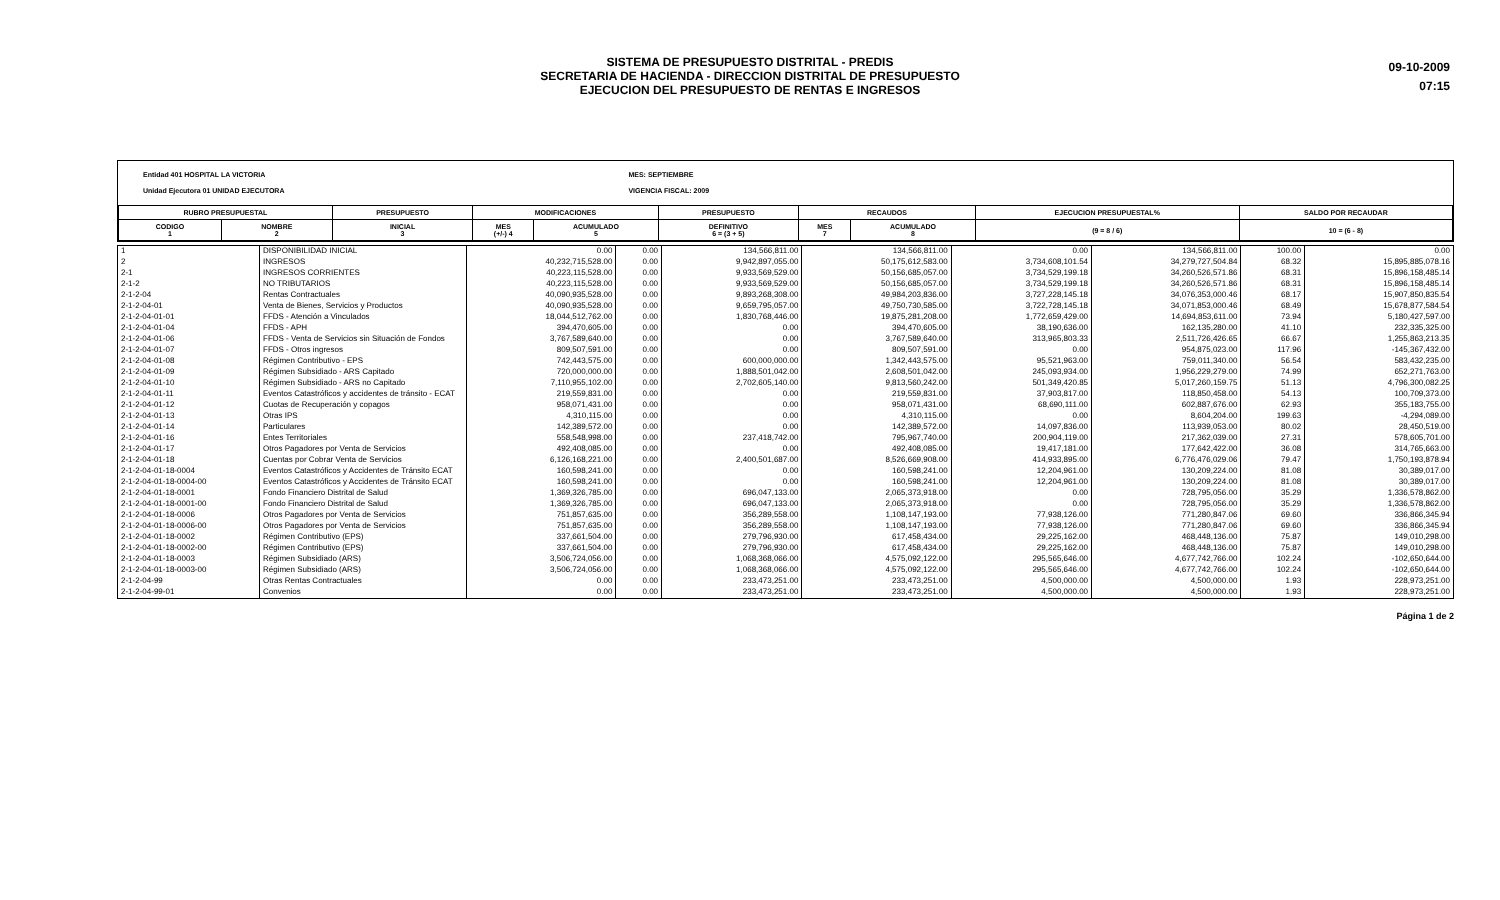SISTEMA DE PRESUPUESTO DISTRITAL - PREDIS
SECRETARIA DE HACIENDA - DIRECCION DISTRITAL DE PRESUPUESTO
EJECUCION DEL PRESUPUESTO DE RENTAS E INGRESOS
09-10-2009
07:15
Entidad 401 HOSPITAL LA VICTORIA
Unidad Ejecutora 01 UNIDAD EJECUTORA
MES: SEPTIEMBRE
VIGENCIA FISCAL: 2009
| RUBRO PRESUPUESTAL | | PRESUPUESTO | MODIFICACIONES | | PRESUPUESTO | RECAUDOS | | EJECUCION PRESUPUESTAL% | SALDO POR RECAUDAR |
| --- | --- | --- | --- | --- | --- | --- | --- | --- | --- |
| CODIGO 1 | NOMBRE 2 | INICIAL 3 | MES (+/-) 4 | ACUMULADO 5 | DEFINITIVO 6 = (3 + 5) | MES 7 | ACUMULADO 8 | (9 = 8 / 6) | 10 = (6 - 8) |
| 1 | DISPONIBILIDAD INICIAL | 0.00 | 0.00 | 134,566,811.00 | 134,566,811.00 | 0.00 | 134,566,811.00 | 100.00 | 0.00 |
| 2 | INGRESOS | 40,232,715,528.00 | 0.00 | 9,942,897,055.00 | 50,175,612,583.00 | 3,734,608,101.54 | 34,279,727,504.84 | 68.32 | 15,895,885,078.16 |
| 2-1 | INGRESOS CORRIENTES | 40,223,115,528.00 | 0.00 | 9,933,569,529.00 | 50,156,685,057.00 | 3,734,529,199.18 | 34,260,526,571.86 | 68.31 | 15,896,158,485.14 |
| 2-1-2 | NO TRIBUTARIOS | 40,223,115,528.00 | 0.00 | 9,933,569,529.00 | 50,156,685,057.00 | 3,734,529,199.18 | 34,260,526,571.86 | 68.31 | 15,896,158,485.14 |
| 2-1-2-04 | Rentas Contractuales | 40,090,935,528.00 | 0.00 | 9,893,268,308.00 | 49,984,203,836.00 | 3,727,228,145.18 | 34,076,353,000.46 | 68.17 | 15,907,850,835.54 |
| 2-1-2-04-01 | Venta de Bienes, Servicios y Productos | 40,090,935,528.00 | 0.00 | 9,659,795,057.00 | 49,750,730,585.00 | 3,722,728,145.18 | 34,071,853,000.46 | 68.49 | 15,678,877,584.54 |
| 2-1-2-04-01-01 | FFDS - Atención a Vinculados | 18,044,512,762.00 | 0.00 | 1,830,768,446.00 | 19,875,281,208.00 | 1,772,659,429.00 | 14,694,853,611.00 | 73.94 | 5,180,427,597.00 |
| 2-1-2-04-01-04 | FFDS - APH | 394,470,605.00 | 0.00 | 0.00 | 394,470,605.00 | 38,190,636.00 | 162,135,280.00 | 41.10 | 232,335,325.00 |
| 2-1-2-04-01-06 | FFDS - Venta de Servicios sin Situación de Fondos | 3,767,589,640.00 | 0.00 | 0.00 | 3,767,589,640.00 | 313,965,803.33 | 2,511,726,426.65 | 66.67 | 1,255,863,213.35 |
| 2-1-2-04-01-07 | FFDS - Otros ingresos | 809,507,591.00 | 0.00 | 0.00 | 809,507,591.00 | 0.00 | 954,875,023.00 | 117.96 | -145,367,432.00 |
| 2-1-2-04-01-08 | Régimen Contributivo - EPS | 742,443,575.00 | 0.00 | 600,000,000.00 | 1,342,443,575.00 | 95,521,963.00 | 759,011,340.00 | 56.54 | 583,432,235.00 |
| 2-1-2-04-01-09 | Régimen Subsidiado - ARS Capitado | 720,000,000.00 | 0.00 | 1,888,501,042.00 | 2,608,501,042.00 | 245,093,934.00 | 1,956,229,279.00 | 74.99 | 652,271,763.00 |
| 2-1-2-04-01-10 | Régimen Subsidiado - ARS no Capitado | 7,110,955,102.00 | 0.00 | 2,702,605,140.00 | 9,813,560,242.00 | 501,349,420.85 | 5,017,260,159.75 | 51.13 | 4,796,300,082.25 |
| 2-1-2-04-01-11 | Eventos Catastróficos y accidentes de tránsito - ECAT | 219,559,831.00 | 0.00 | 0.00 | 219,559,831.00 | 37,903,817.00 | 118,850,458.00 | 54.13 | 100,709,373.00 |
| 2-1-2-04-01-12 | Cuotas de Recuperación y copagos | 958,071,431.00 | 0.00 | 0.00 | 958,071,431.00 | 68,690,111.00 | 602,887,676.00 | 62.93 | 355,183,755.00 |
| 2-1-2-04-01-13 | Otras IPS | 4,310,115.00 | 0.00 | 0.00 | 4,310,115.00 | 0.00 | 8,604,204.00 | 199.63 | -4,294,089.00 |
| 2-1-2-04-01-14 | Particulares | 142,389,572.00 | 0.00 | 0.00 | 142,389,572.00 | 14,097,836.00 | 113,939,053.00 | 80.02 | 28,450,519.00 |
| 2-1-2-04-01-16 | Entes Territoriales | 558,548,998.00 | 0.00 | 237,418,742.00 | 795,967,740.00 | 200,904,119.00 | 217,362,039.00 | 27.31 | 578,605,701.00 |
| 2-1-2-04-01-17 | Otros Pagadores por Venta de Servicios | 492,408,085.00 | 0.00 | 0.00 | 492,408,085.00 | 19,417,181.00 | 177,642,422.00 | 36.08 | 314,765,663.00 |
| 2-1-2-04-01-18 | Cuentas por Cobrar Venta de Servicios | 6,126,168,221.00 | 0.00 | 2,400,501,687.00 | 8,526,669,908.00 | 414,933,895.00 | 6,776,476,029.06 | 79.47 | 1,750,193,878.94 |
| 2-1-2-04-01-18-0004 | Eventos Catastróficos y Accidentes de Tránsito ECAT | 160,598,241.00 | 0.00 | 0.00 | 160,598,241.00 | 12,204,961.00 | 130,209,224.00 | 81.08 | 30,389,017.00 |
| 2-1-2-04-01-18-0004-00 | Eventos Catastróficos y Accidentes de Tránsito ECAT | 160,598,241.00 | 0.00 | 0.00 | 160,598,241.00 | 12,204,961.00 | 130,209,224.00 | 81.08 | 30,389,017.00 |
| 2-1-2-04-01-18-0001 | Fondo Financiero Distrital de Salud | 1,369,326,785.00 | 0.00 | 696,047,133.00 | 2,065,373,918.00 | 0.00 | 728,795,056.00 | 35.29 | 1,336,578,862.00 |
| 2-1-2-04-01-18-0001-00 | Fondo Financiero Distrital de Salud | 1,369,326,785.00 | 0.00 | 696,047,133.00 | 2,065,373,918.00 | 0.00 | 728,795,056.00 | 35.29 | 1,336,578,862.00 |
| 2-1-2-04-01-18-0006 | Otros Pagadores por Venta de Servicios | 751,857,635.00 | 0.00 | 356,289,558.00 | 1,108,147,193.00 | 77,938,126.00 | 771,280,847.06 | 69.60 | 336,866,345.94 |
| 2-1-2-04-01-18-0006-00 | Otros Pagadores por Venta de Servicios | 751,857,635.00 | 0.00 | 356,289,558.00 | 1,108,147,193.00 | 77,938,126.00 | 771,280,847.06 | 69.60 | 336,866,345.94 |
| 2-1-2-04-01-18-0002 | Régimen Contributivo (EPS) | 337,661,504.00 | 0.00 | 279,796,930.00 | 617,458,434.00 | 29,225,162.00 | 468,448,136.00 | 75.87 | 149,010,298.00 |
| 2-1-2-04-01-18-0002-00 | Régimen Contributivo (EPS) | 337,661,504.00 | 0.00 | 279,796,930.00 | 617,458,434.00 | 29,225,162.00 | 468,448,136.00 | 75.87 | 149,010,298.00 |
| 2-1-2-04-01-18-0003 | Régimen Subsidiado (ARS) | 3,506,724,056.00 | 0.00 | 1,068,368,066.00 | 4,575,092,122.00 | 295,565,646.00 | 4,677,742,766.00 | 102.24 | -102,650,644.00 |
| 2-1-2-04-01-18-0003-00 | Régimen Subsidiado (ARS) | 3,506,724,056.00 | 0.00 | 1,068,368,066.00 | 4,575,092,122.00 | 295,565,646.00 | 4,677,742,766.00 | 102.24 | -102,650,644.00 |
| 2-1-2-04-99 | Otras Rentas Contractuales | 0.00 | 0.00 | 233,473,251.00 | 233,473,251.00 | 4,500,000.00 | 4,500,000.00 | 1.93 | 228,973,251.00 |
| 2-1-2-04-99-01 | Convenios | 0.00 | 0.00 | 233,473,251.00 | 233,473,251.00 | 4,500,000.00 | 4,500,000.00 | 1.93 | 228,973,251.00 |
Página 1 de 2